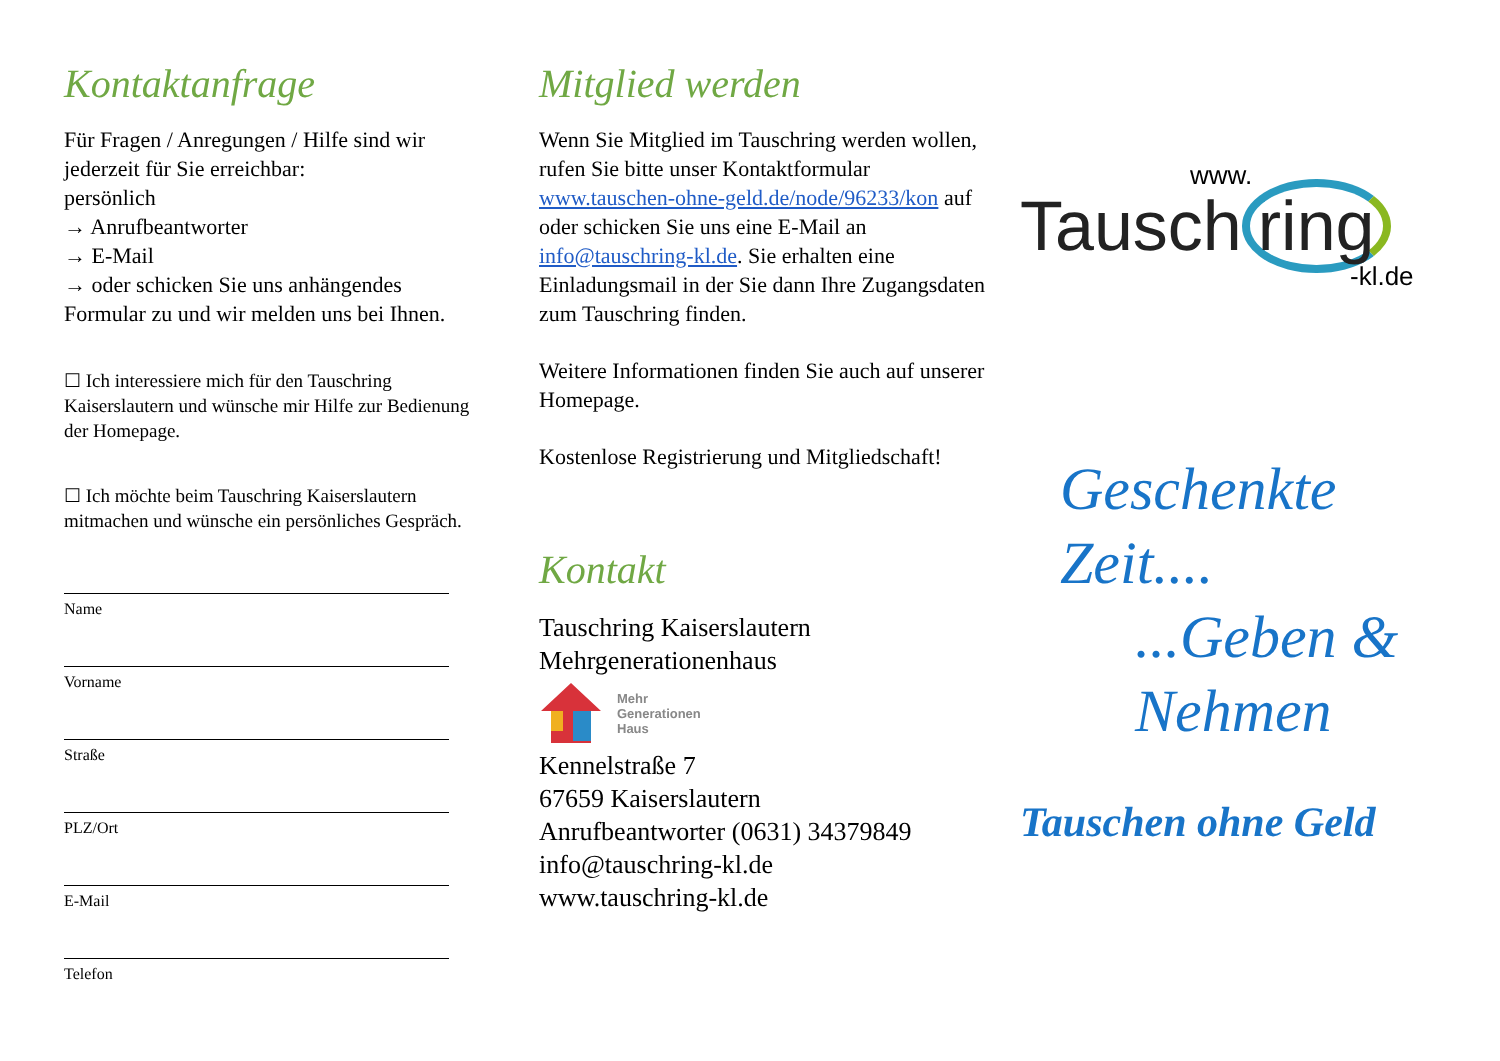Kontaktanfrage
Für Fragen / Anregungen / Hilfe sind wir jederzeit für Sie erreichbar:
persönlich
→ Anrufbeantworter
→ E-Mail
→ oder schicken Sie uns anhängendes Formular zu und wir melden uns bei Ihnen.
☐ Ich interessiere mich für den Tauschring Kaiserslautern und wünsche mir Hilfe zur Bedienung der Homepage.
☐ Ich möchte beim Tauschring Kaiserslautern mitmachen und wünsche ein persönliches Gespräch.
Name
Vorname
Straße
PLZ/Ort
E-Mail
Telefon
Mitglied werden
Wenn Sie Mitglied im Tauschring werden wollen, rufen Sie bitte unser Kontaktformular www.tauschen-ohne-geld.de/node/96233/kon auf oder schicken Sie uns eine E-Mail an info@tauschring-kl.de. Sie erhalten eine Einladungsmail in der Sie dann Ihre Zugangsdaten zum Tauschring finden.
Weitere Informationen finden Sie auch auf unserer Homepage.
Kostenlose Registrierung und Mitgliedschaft!
Kontakt
Tauschring Kaiserslautern
Mehrgenerationenhaus
Mehr
Generationen
Haus
Kennelstraße 7
67659 Kaiserslautern
Anrufbeantworter (0631) 34379849
info@tauschring-kl.de
www.tauschring-kl.de
www.
Tausch ring
-kl.de
Geschenkte
Zeit....
...Geben &
Nehmen
Tauschen ohne Geld